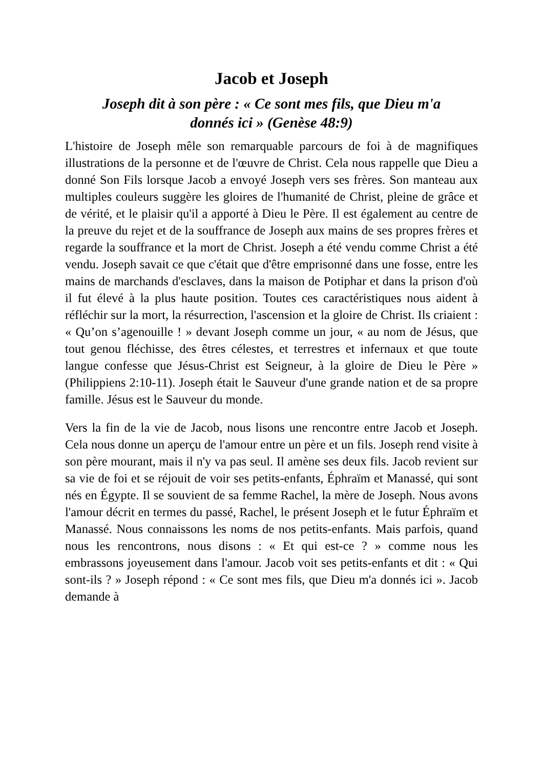Jacob et Joseph
Joseph dit à son père : « Ce sont mes fils, que Dieu m'a donnés ici » (Genèse 48:9)
L'histoire de Joseph mêle son remarquable parcours de foi à de magnifiques illustrations de la personne et de l'œuvre de Christ. Cela nous rappelle que Dieu a donné Son Fils lorsque Jacob a envoyé Joseph vers ses frères. Son manteau aux multiples couleurs suggère les gloires de l'humanité de Christ, pleine de grâce et de vérité, et le plaisir qu'il a apporté à Dieu le Père. Il est également au centre de la preuve du rejet et de la souffrance de Joseph aux mains de ses propres frères et regarde la souffrance et la mort de Christ. Joseph a été vendu comme Christ a été vendu. Joseph savait ce que c'était que d'être emprisonné dans une fosse, entre les mains de marchands d'esclaves, dans la maison de Potiphar et dans la prison d'où il fut élevé à la plus haute position. Toutes ces caractéristiques nous aident à réfléchir sur la mort, la résurrection, l'ascension et la gloire de Christ. Ils criaient : « Qu’on s’agenouille ! » devant Joseph comme un jour, « au nom de Jésus, que tout genou fléchisse, des êtres célestes, et terrestres et infernaux et que toute langue confesse que Jésus-Christ est Seigneur, à la gloire de Dieu le Père » (Philippiens 2:10-11). Joseph était le Sauveur d'une grande nation et de sa propre famille. Jésus est le Sauveur du monde.
Vers la fin de la vie de Jacob, nous lisons une rencontre entre Jacob et Joseph. Cela nous donne un aperçu de l'amour entre un père et un fils. Joseph rend visite à son père mourant, mais il n'y va pas seul. Il amène ses deux fils. Jacob revient sur sa vie de foi et se réjouit de voir ses petits-enfants, Éphraïm et Manassé, qui sont nés en Égypte. Il se souvient de sa femme Rachel, la mère de Joseph. Nous avons l'amour décrit en termes du passé, Rachel, le présent Joseph et le futur Éphraïm et Manassé. Nous connaissons les noms de nos petits-enfants. Mais parfois, quand nous les rencontrons, nous disons : « Et qui est-ce ? » comme nous les embrassons joyeusement dans l'amour. Jacob voit ses petits-enfants et dit : « Qui sont-ils ? » Joseph répond : « Ce sont mes fils, que Dieu m'a donnés ici ». Jacob demande à